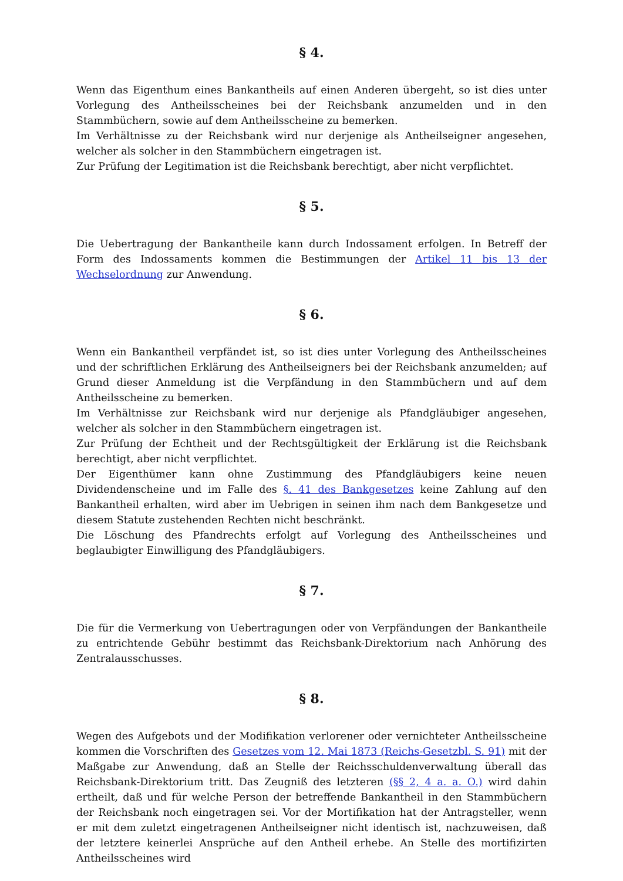§ 4.
Wenn das Eigenthum eines Bankantheils auf einen Anderen übergeht, so ist dies unter Vorlegung des Antheilsscheines bei der Reichsbank anzumelden und in den Stammbüchern, sowie auf dem Antheilsscheine zu bemerken.
Im Verhältnisse zu der Reichsbank wird nur derjenige als Antheilseigner angesehen, welcher als solcher in den Stammbüchern eingetragen ist.
Zur Prüfung der Legitimation ist die Reichsbank berechtigt, aber nicht verpflichtet.
§ 5.
Die Uebertragung der Bankantheile kann durch Indossament erfolgen. In Betreff der Form des Indossaments kommen die Bestimmungen der Artikel 11 bis 13 der Wechselordnung zur Anwendung.
§ 6.
Wenn ein Bankantheil verpfändet ist, so ist dies unter Vorlegung des Antheilsscheines und der schriftlichen Erklärung des Antheilseigners bei der Reichsbank anzumelden; auf Grund dieser Anmeldung ist die Verpfändung in den Stammbüchern und auf dem Antheilsscheine zu bemerken.
Im Verhältnisse zur Reichsbank wird nur derjenige als Pfandgläubiger angesehen, welcher als solcher in den Stammbüchern eingetragen ist.
Zur Prüfung der Echtheit und der Rechtsgültigkeit der Erklärung ist die Reichsbank berechtigt, aber nicht verpflichtet.
Der Eigenthümer kann ohne Zustimmung des Pfandgläubigers keine neuen Dividendenscheine und im Falle des §. 41 des Bankgesetzes keine Zahlung auf den Bankantheil erhalten, wird aber im Uebrigen in seinen ihm nach dem Bankgesetze und diesem Statute zustehenden Rechten nicht beschränkt.
Die Löschung des Pfandrechts erfolgt auf Vorlegung des Antheilsscheines und beglaubigter Einwilligung des Pfandgläubigers.
§ 7.
Die für die Vermerkung von Uebertragungen oder von Verpfändungen der Bankantheile zu entrichtende Gebühr bestimmt das Reichsbank-Direktorium nach Anhörung des Zentralausschusses.
§ 8.
Wegen des Aufgebots und der Modifikation verlorener oder vernichteter Antheilsscheine kommen die Vorschriften des Gesetzes vom 12. Mai 1873 (Reichs-Gesetzbl. S. 91) mit der Maßgabe zur Anwendung, daß an Stelle der Reichsschuldenverwaltung überall das Reichsbank-Direktorium tritt. Das Zeugniß des letzteren (§§ 2, 4 a. a. O.) wird dahin ertheilt, daß und für welche Person der betreffende Bankantheil in den Stammbüchern der Reichsbank noch eingetragen sei. Vor der Mortifikation hat der Antragsteller, wenn er mit dem zuletzt eingetragenen Antheilseigner nicht identisch ist, nachzuweisen, daß der letztere keinerlei Ansprüche auf den Antheil erhebe. An Stelle des mortifizirten Antheilsscheines wird